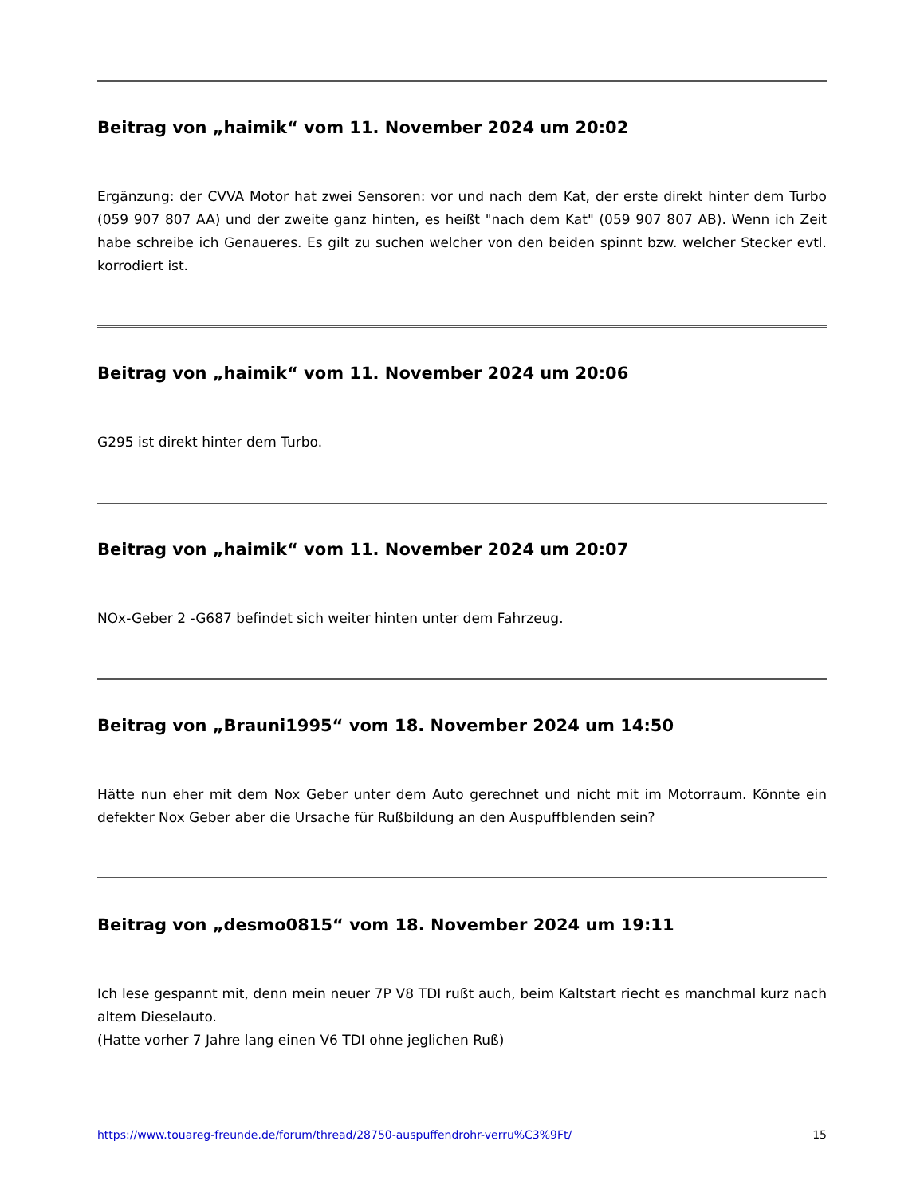Beitrag von „haimik“ vom 11. November 2024 um 20:02
Ergänzung: der CVVA Motor hat zwei Sensoren: vor und nach dem Kat, der erste direkt hinter dem Turbo (059 907 807 AA) und der zweite ganz hinten, es heißt "nach dem Kat" (059 907 807 AB). Wenn ich Zeit habe schreibe ich Genaueres. Es gilt zu suchen welcher von den beiden spinnt bzw. welcher Stecker evtl. korrodiert ist.
Beitrag von „haimik“ vom 11. November 2024 um 20:06
G295 ist direkt hinter dem Turbo.
Beitrag von „haimik“ vom 11. November 2024 um 20:07
NOx-Geber 2 -G687 befindet sich weiter hinten unter dem Fahrzeug.
Beitrag von „Brauni1995“ vom 18. November 2024 um 14:50
Hätte nun eher mit dem Nox Geber unter dem Auto gerechnet und nicht mit im Motorraum. Könnte ein defekter Nox Geber aber die Ursache für Rußbildung an den Auspuffblenden sein?
Beitrag von „desmo0815“ vom 18. November 2024 um 19:11
Ich lese gespannt mit, denn mein neuer 7P V8 TDI rußt auch, beim Kaltstart riecht es manchmal kurz nach altem Dieselauto.
(Hatte vorher 7 Jahre lang einen V6 TDI ohne jeglichen Ruß)
https://www.touareg-freunde.de/forum/thread/28750-auspuffendrohr-verru%C3%9Ft/ 15